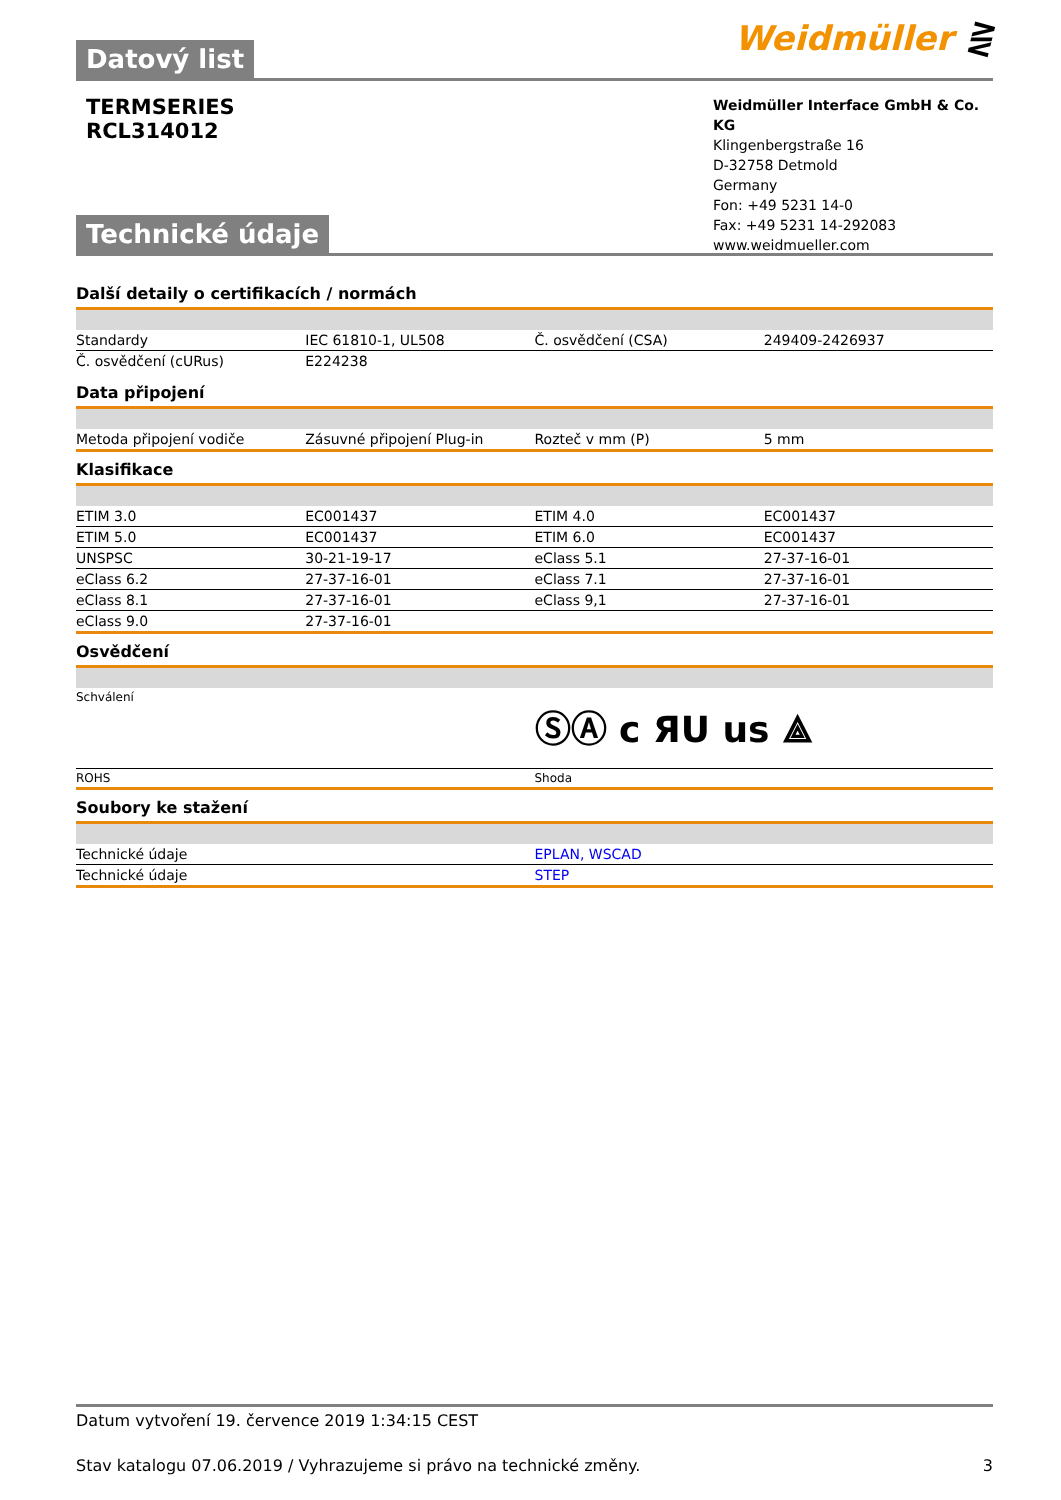Datový list
Weidmüller ⋛
TERMSERIES
RCL314012
Weidmüller Interface GmbH & Co. KG
Klingenbergstraße 16
D-32758 Detmold
Germany
Fon: +49 5231 14-0
Fax: +49 5231 14-292083
www.weidmueller.com
Technické údaje
Další detaily o certifikacích / normách
| Standardy | IEC 61810-1, UL508 | Č. osvědčení (CSA) | 249409-2426937 |
| Č. osvědčení (cURus) | E224238 | | |
Data připojení
| Metoda připojení vodiče | Zásuvné připojení Plug-in | Rozteč v mm (P) | 5 mm |
Klasifikace
| ETIM 3.0 | EC001437 | ETIM 4.0 | EC001437 |
| ETIM 5.0 | EC001437 | ETIM 6.0 | EC001437 |
| UNSPSC | 30-21-19-17 | eClass 5.1 | 27-37-16-01 |
| eClass 6.2 | 27-37-16-01 | eClass 7.1 | 27-37-16-01 |
| eClass 8.1 | 27-37-16-01 | eClass 9,1 | 27-37-16-01 |
| eClass 9.0 | 27-37-16-01 | | |
Osvědčení
| Schválení | ⓈⒶ c ЯU us ⟁ |
| ROHS | Shoda |
Soubory ke stažení
| Technické údaje | EPLAN, WSCAD |
| Technické údaje | STEP |
Datum vytvoření 19. července 2019 1:34:15 CEST
Stav katalogu 07.06.2019 / Vyhrazujeme si právo na technické změny. 3